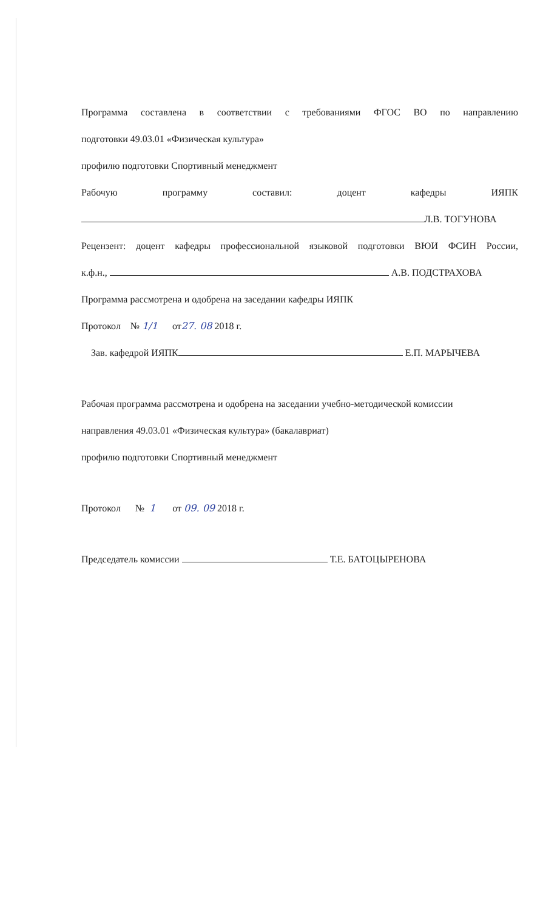Программа составлена в соответствии с требованиями ФГОС ВО по направлению
подготовки 49.03.01 «Физическая культура»
профилю подготовки Спортивный менеджмент
Рабочую программу составил: доцент кафедры ИЯПК
Л.В. ТОГУНОВА
Рецензент: доцент кафедры профессиональной языковой подготовки ВЮИ ФСИН России,
к.ф.н., А.В. ПОДСТРАХОВА
Программа рассмотрена и одобрена на заседании кафедры ИЯПК
Протокол № 1/1 от27. 08 2018 г.
Зав. кафедрой ИЯПК Е.П. МАРЫЧЕВА
Рабочая программа рассмотрена и одобрена на заседании учебно-методической комиссии
направления 49.03.01 «Физическая культура» (бакалавриат)
профилю подготовки Спортивный менеджмент
Протокол № 1 от 09. 09 2018 г.
Председатель комиссии Т.Е. БАТОЦЫРЕНОВА